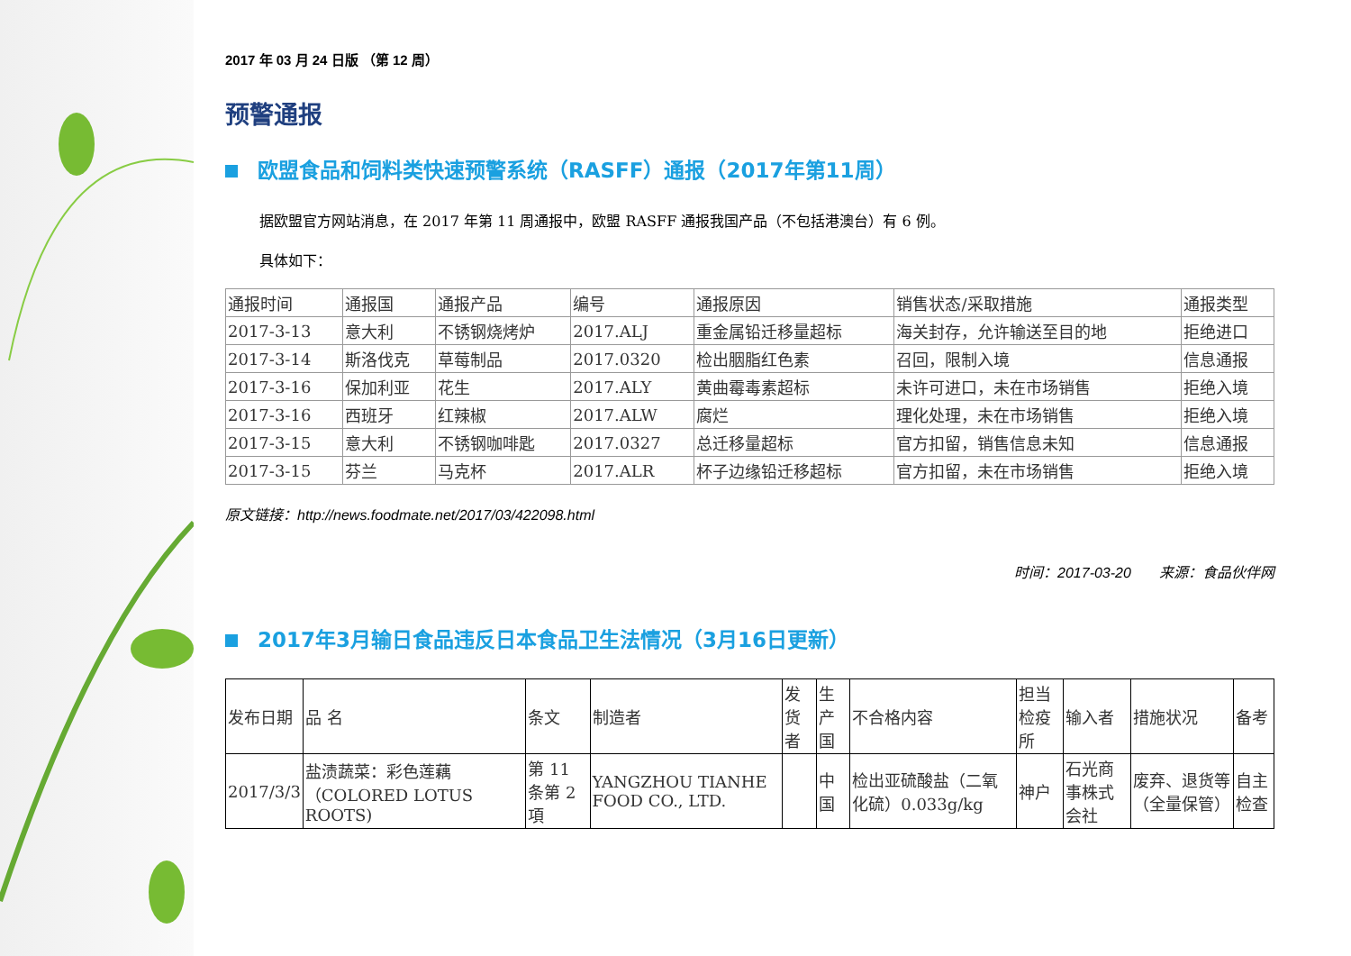2017 年 03 月 24 日版 （第 12 周）
预警通报
欧盟食品和饲料类快速预警系统（RASFF）通报（2017年第11周）
据欧盟官方网站消息，在 2017 年第 11 周通报中，欧盟 RASFF 通报我国产品（不包括港澳台）有 6 例。
具体如下：
| 通报时间 | 通报国 | 通报产品 | 编号 | 通报原因 | 销售状态/采取措施 | 通报类型 |
| --- | --- | --- | --- | --- | --- | --- |
| 2017-3-13 | 意大利 | 不锈钢烧烤炉 | 2017.ALJ | 重金属铅迁移量超标 | 海关封存，允许输送至目的地 | 拒绝进口 |
| 2017-3-14 | 斯洛伐克 | 草莓制品 | 2017.0320 | 检出胭脂红色素 | 召回，限制入境 | 信息通报 |
| 2017-3-16 | 保加利亚 | 花生 | 2017.ALY | 黄曲霉毒素超标 | 未许可进口，未在市场销售 | 拒绝入境 |
| 2017-3-16 | 西班牙 | 红辣椒 | 2017.ALW | 腐烂 | 理化处理，未在市场销售 | 拒绝入境 |
| 2017-3-15 | 意大利 | 不锈钢咖啡匙 | 2017.0327 | 总迁移量超标 | 官方扣留，销售信息未知 | 信息通报 |
| 2017-3-15 | 芬兰 | 马克杯 | 2017.ALR | 杯子边缘铅迁移超标 | 官方扣留，未在市场销售 | 拒绝入境 |
原文链接：http://news.foodmate.net/2017/03/422098.html
时间：2017-03-20 来源：食品伙伴网
2017年3月输日食品违反日本食品卫生法情况（3月16日更新）
| 发布日期 | 品 名 | 条文 | 制造者 | 发货者 | 生产国 | 不合格内容 | 担当检疫所 | 输入者 | 措施状况 | 备考 |
| --- | --- | --- | --- | --- | --- | --- | --- | --- | --- | --- |
| 2017/3/3 | 盐渍蔬菜：彩色莲藕（COLORED LOTUS ROOTS) | 第 11 条第 2 項 | YANGZHOU TIANHE FOOD CO., LTD. | | 中国 | 检出亚硫酸盐（二氧化硫）0.033g/kg | 神戸 | 石光商事株式会社 | 废弃、退货等（全量保管） | 自主检查 |